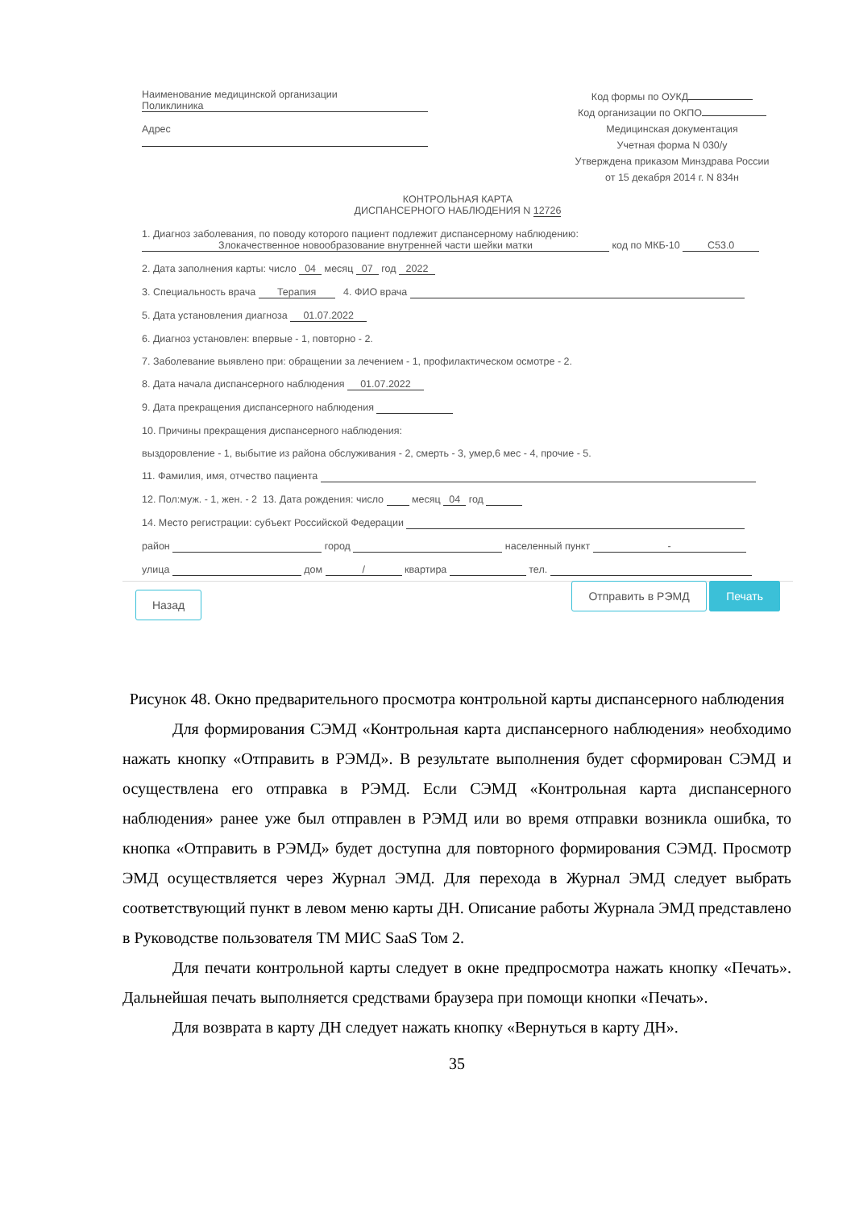Наименование медицинской организации
Поликлиника
Адрес
Код формы по ОУКД
Код организации по ОКПО
Медицинская документация
Учетная форма N 030/у
Утверждена приказом Минздрава России
от 15 декабря 2014 г. N 834н
КОНТРОЛЬНАЯ КАРТА
ДИСПАНСЕРНОГО НАБЛЮДЕНИЯ N 12726
1. Диагноз заболевания, по поводу которого пациент подлежит диспансерному наблюдению:
Злокачественное новообразование внутренней части шейки матки код по МКБ-10 C53.0
2. Дата заполнения карты: число 04 месяц 07 год 2022
3. Специальность врача Терапия 4. ФИО врача
5. Дата установления диагноза 01.07.2022
6. Диагноз установлен: впервые - 1, повторно - 2.
7. Заболевание выявлено при: обращении за лечением - 1, профилактическом осмотре - 2.
8. Дата начала диспансерного наблюдения 01.07.2022
9. Дата прекращения диспансерного наблюдения
10. Причины прекращения диспансерного наблюдения:
выздоровление - 1, выбытие из района обслуживания - 2, смерть - 3, умер,6 мес - 4, прочие - 5.
11. Фамилия, имя, отчество пациента
12. Пол:муж. - 1, жен. - 2 13. Дата рождения: число месяц 04 год
14. Место регистрации: субъект Российской Федерации
район город населенный пункт -
улица дом / квартира тел.
Назад Отправить в РЭМД Печать
Рисунок 48. Окно предварительного просмотра контрольной карты диспансерного наблюдения
Для формирования СЭМД «Контрольная карта диспансерного наблюдения» необходимо нажать кнопку «Отправить в РЭМД». В результате выполнения будет сформирован СЭМД и осуществлена его отправка в РЭМД. Если СЭМД «Контрольная карта диспансерного наблюдения» ранее уже был отправлен в РЭМД или во время отправки возникла ошибка, то кнопка «Отправить в РЭМД» будет доступна для повторного формирования СЭМД. Просмотр ЭМД осуществляется через Журнал ЭМД. Для перехода в Журнал ЭМД следует выбрать соответствующий пункт в левом меню карты ДН. Описание работы Журнала ЭМД представлено в Руководстве пользователя ТМ МИС SaaS Том 2.
Для печати контрольной карты следует в окне предпросмотра нажать кнопку «Печать». Дальнейшая печать выполняется средствами браузера при помощи кнопки «Печать».
Для возврата в карту ДН следует нажать кнопку «Вернуться в карту ДН».
35